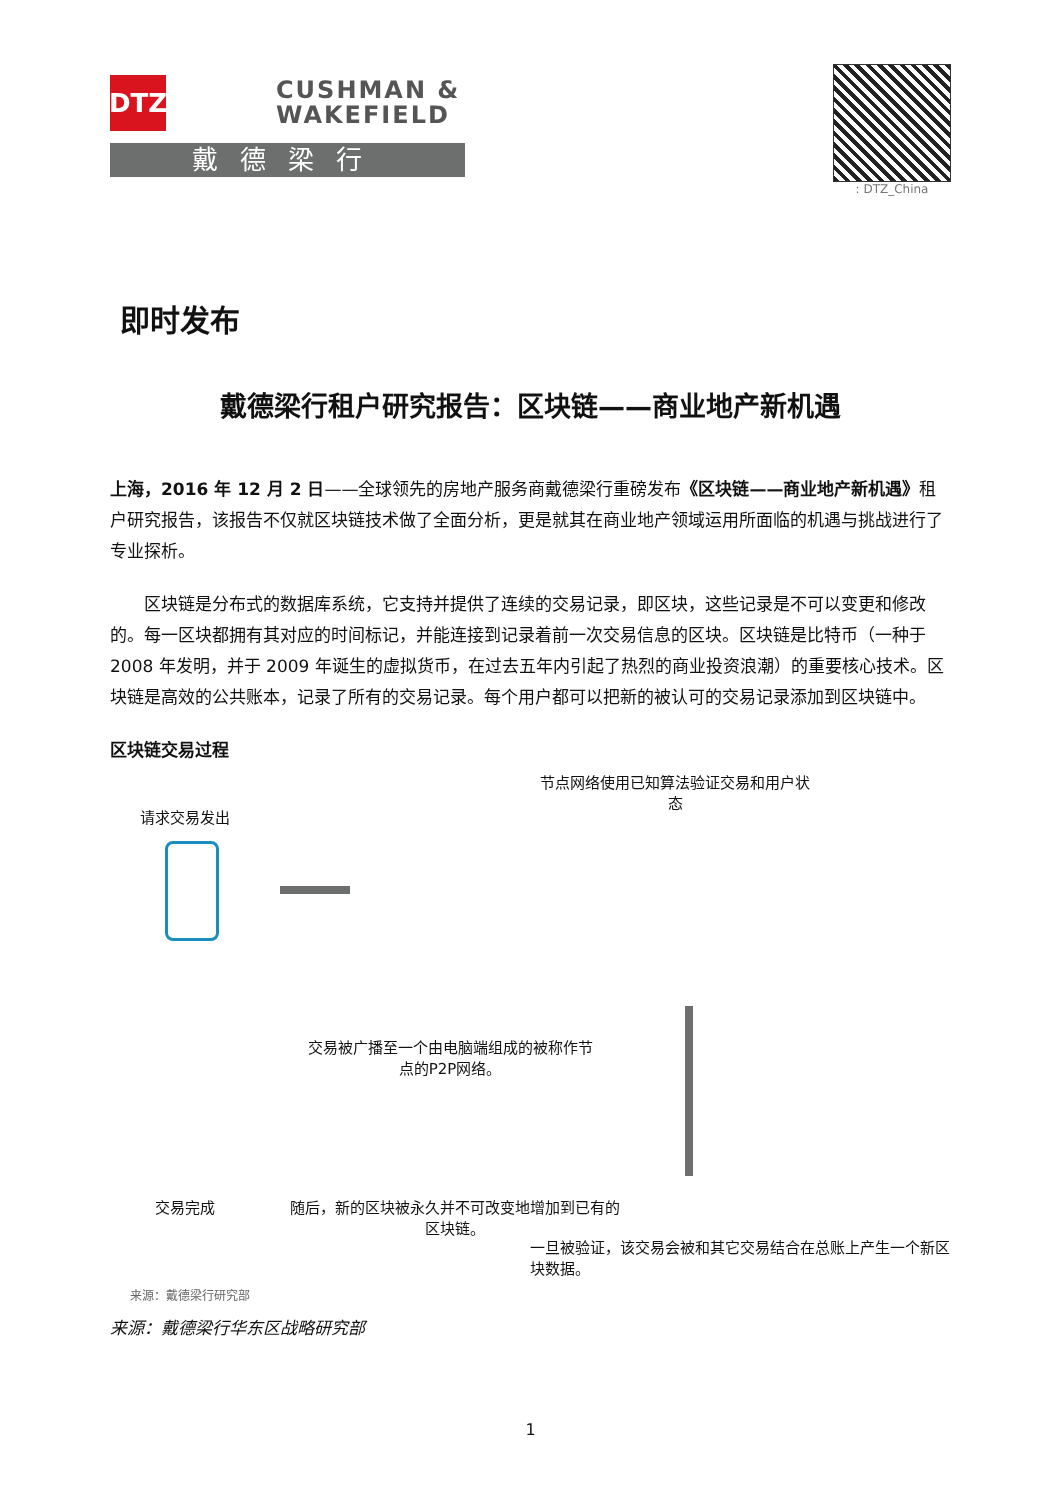DTZ
CUSHMAN &
WAKEFIELD
戴德梁行
: DTZ_China
即时发布
戴德梁行租户研究报告：区块链——商业地产新机遇
上海，2016 年 12 月 2 日——全球领先的房地产服务商戴德梁行重磅发布《区块链——商业地产新机遇》租户研究报告，该报告不仅就区块链技术做了全面分析，更是就其在商业地产领域运用所面临的机遇与挑战进行了专业探析。
区块链是分布式的数据库系统，它支持并提供了连续的交易记录，即区块，这些记录是不可以变更和修改的。每一区块都拥有其对应的时间标记，并能连接到记录着前一次交易信息的区块。区块链是比特币（一种于 2008 年发明，并于 2009 年诞生的虚拟货币，在过去五年内引起了热烈的商业投资浪潮）的重要核心技术。区块链是高效的公共账本，记录了所有的交易记录。每个用户都可以把新的被认可的交易记录添加到区块链中。
区块链交易过程
请求交易发出
节点网络使用已知算法验证交易和用户状态
交易被广播至一个由电脑端组成的被称作节点的P2P网络。
交易完成
随后，新的区块被永久并不可改变地增加到已有的区块链。
一旦被验证，该交易会被和其它交易结合在总账上产生一个新区块数据。
来源：戴德梁行研究部
来源：戴德梁行华东区战略研究部
1